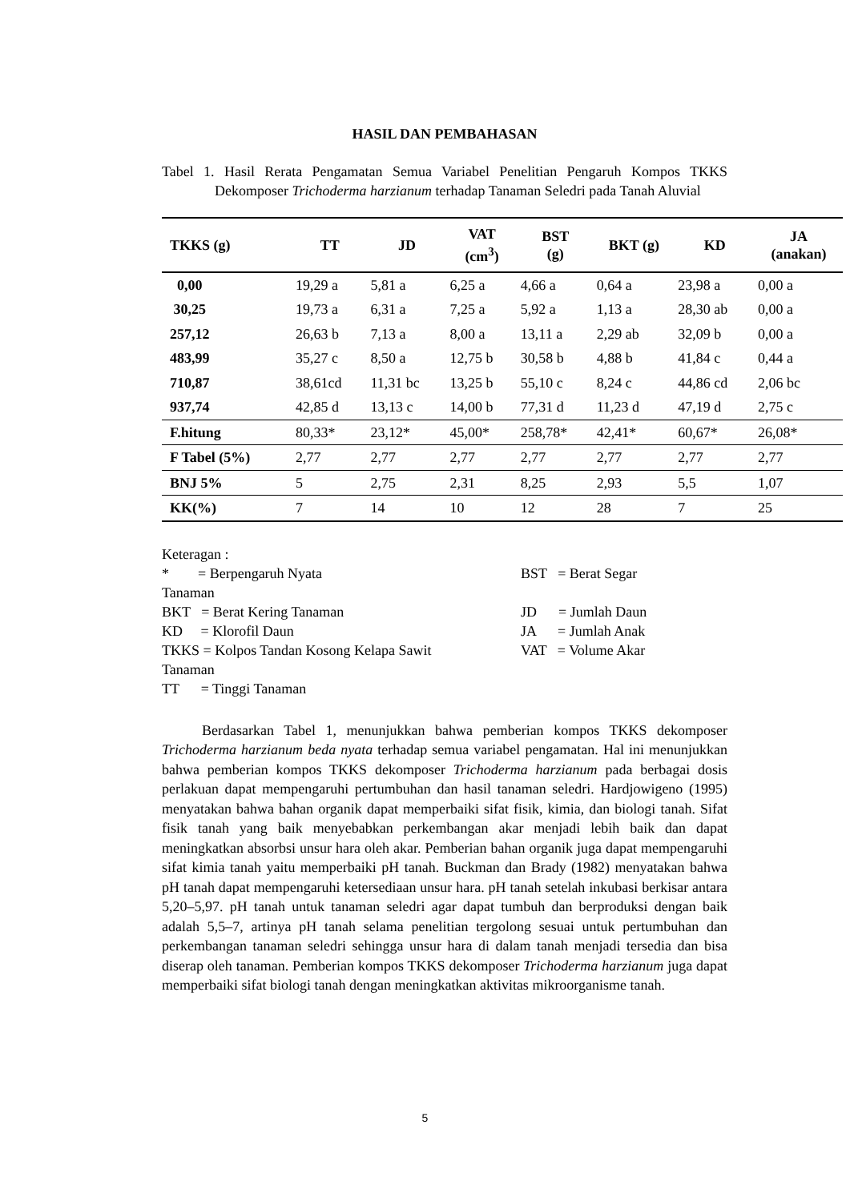HASIL DAN PEMBAHASAN
Tabel 1. Hasil Rerata Pengamatan Semua Variabel Penelitian Pengaruh Kompos TKKS Dekomposer Trichoderma harzianum terhadap Tanaman Seledri pada Tanah Aluvial
| TKKS (g) | TT | JD | VAT (cm<sup>3</sup>) | BST (g) | BKT (g) | KD | JA (anakan) |
| --- | --- | --- | --- | --- | --- | --- | --- |
| 0,00 | 19,29 a | 5,81 a | 6,25 a | 4,66 a | 0,64 a | 23,98 a | 0,00 a |
| 30,25 | 19,73 a | 6,31 a | 7,25 a | 5,92 a | 1,13 a | 28,30 ab | 0,00 a |
| 257,12 | 26,63 b | 7,13 a | 8,00 a | 13,11 a | 2,29 ab | 32,09 b | 0,00 a |
| 483,99 | 35,27 c | 8,50 a | 12,75 b | 30,58 b | 4,88 b | 41,84 c | 0,44 a |
| 710,87 | 38,61cd | 11,31 bc | 13,25 b | 55,10 c | 8,24 c | 44,86 cd | 2,06 bc |
| 937,74 | 42,85 d | 13,13 c | 14,00 b | 77,31 d | 11,23 d | 47,19 d | 2,75 c |
| F.hitung | 80,33* | 23,12* | 45,00* | 258,78* | 42,41* | 60,67* | 26,08* |
| F Tabel (5%) | 2,77 | 2,77 | 2,77 | 2,77 | 2,77 | 2,77 | 2,77 |
| BNJ 5% | 5 | 2,75 | 2,31 | 8,25 | 2,93 | 5,5 | 1,07 |
| KK(%) | 7 | 14 | 10 | 12 | 28 | 7 | 25 |
Keteragan :
* = Berpengaruh Nyata BST = Berat Segar
Tanaman
BKT = Berat Kering Tanaman JD = Jumlah Daun
KD = Klorofil Daun JA = Jumlah Anak
TKKS = Kolpos Tandan Kosong Kelapa Sawit VAT = Volume Akar
Tanaman
TT = Tinggi Tanaman
Berdasarkan Tabel 1, menunjukkan bahwa pemberian kompos TKKS dekomposer Trichoderma harzianum beda nyata terhadap semua variabel pengamatan. Hal ini menunjukkan bahwa pemberian kompos TKKS dekomposer Trichoderma harzianum pada berbagai dosis perlakuan dapat mempengaruhi pertumbuhan dan hasil tanaman seledri. Hardjowigeno (1995) menyatakan bahwa bahan organik dapat memperbaiki sifat fisik, kimia, dan biologi tanah. Sifat fisik tanah yang baik menyebabkan perkembangan akar menjadi lebih baik dan dapat meningkatkan absorbsi unsur hara oleh akar. Pemberian bahan organik juga dapat mempengaruhi sifat kimia tanah yaitu memperbaiki pH tanah. Buckman dan Brady (1982) menyatakan bahwa pH tanah dapat mempengaruhi ketersediaan unsur hara. pH tanah setelah inkubasi berkisar antara 5,20–5,97. pH tanah untuk tanaman seledri agar dapat tumbuh dan berproduksi dengan baik adalah 5,5–7, artinya pH tanah selama penelitian tergolong sesuai untuk pertumbuhan dan perkembangan tanaman seledri sehingga unsur hara di dalam tanah menjadi tersedia dan bisa diserap oleh tanaman. Pemberian kompos TKKS dekomposer Trichoderma harzianum juga dapat memperbaiki sifat biologi tanah dengan meningkatkan aktivitas mikroorganisme tanah.
5